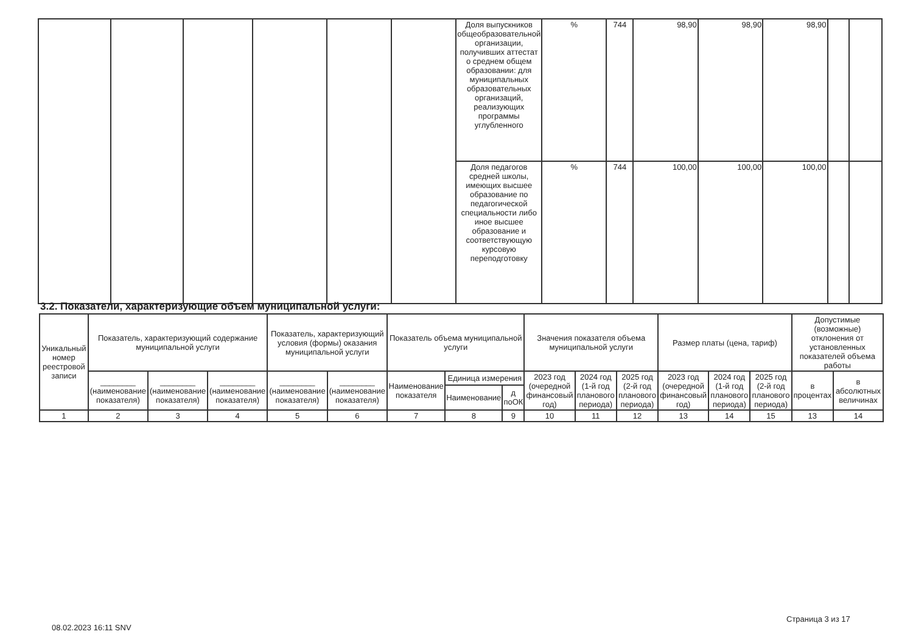| | | | | | | Доля выпускников общеобразовательной организации, получивших аттестат о среднем общем образовании: для муниципальных образовательных организаций, реализующих программы углубленного | % | 744 | 98,90 | 98,90 | 98,90 | | |
| | | | | | | Доля педагогов средней школы, имеющих высшее образование по педагогической специальности либо иное высшее образование и соответствующую курсовую переподготовку | % | 744 | 100,00 | 100,00 | 100,00 | | |
3.2. Показатели, характеризующие объем муниципальной услуги:
| Уникальный номер реестровой записи | Показатель, характеризующий содержание муниципальной услуги | | | Показатель, характеризующий условия (формы) оказания муниципальной услуги | | Показатель объема муниципальной услуги | | | Значения показателя объема муниципальной услуги | | | Размер платы (цена, тариф) | | | Допустимые (возможные) отклонения от установленных показателей объема работы | |
| --- | --- | --- | --- | --- | --- | --- | --- | --- | --- | --- | --- | --- | --- | --- | --- | --- |
| | ________ (наименование показателя) | ________ (наименование показателя) | ________ (наименование показателя) | ________ (наименование показателя) | ________ (наименование показателя) | Наименование показателя | Единица измерения | | 2023 год (очередной финансовый год) | 2024 год (1-й год планового периода) | 2025 год (2-й год планового периода) | 2023 год (очередной финансовый год) | 2024 год (1-й год планового периода) | 2025 год (2-й год планового периода) | в процентах | в абсолютных величинах |
| | | | | | | | Наименование | д поОК | | | | | | | | |
| 1 | 2 | 3 | 4 | 5 | 6 | 7 | 8 | 9 | 10 | 11 | 12 | 13 | 14 | 15 | 13 | 14 |
Страница 3 из 17
08.02.2023 16:11 SNV